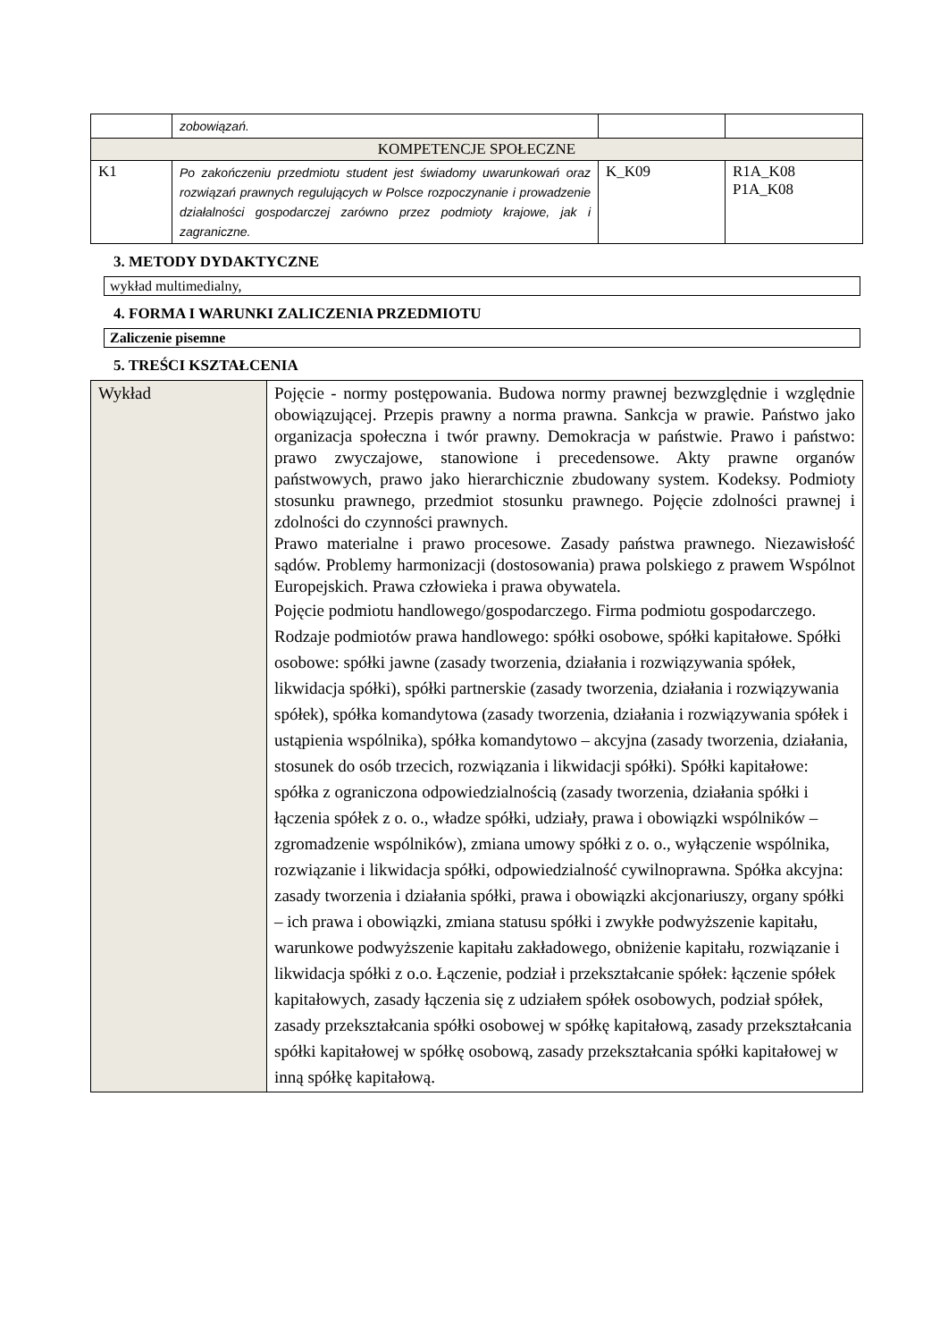| | zobowiązań. | | |
| KOMPETENCJE SPOŁECZNE | | | |
| K1 | Po zakończeniu przedmiotu student jest świadomy uwarunkowań oraz rozwiązań prawnych regulujących w Polsce rozpoczynanie i prowadzenie działalności gospodarczej zarówno przez podmioty krajowe, jak i zagraniczne. | K_K09 | R1A_K08 P1A_K08 |
3. METODY DYDAKTYCZNE
wykład multimedialny,
4. FORMA I WARUNKI ZALICZENIA PRZEDMIOTU
Zaliczenie pisemne
5. TREŚCI KSZTAŁCENIA
| Wykład | Pojęcie - normy postępowania. Budowa normy prawnej bezwzględnie i względnie obowiązującej. Przepis prawny a norma prawna. Sankcja w prawie. Państwo jako organizacja społeczna i twór prawny. Demokracja w państwie. Prawo i państwo: prawo zwyczajowe, stanowione i precedensowe. Akty prawne organów państwowych, prawo jako hierarchicznie zbudowany system. Kodeksy. Podmioty stosunku prawnego, przedmiot stosunku prawnego. Pojęcie zdolności prawnej i zdolności do czynności prawnych. Prawo materialne i prawo procesowe. Zasady państwa prawnego. Niezawisłość sądów. Problemy harmonizacji (dostosowania) prawa polskiego z prawem Wspólnot Europejskich. Prawa człowieka i prawa obywatela. Pojęcie podmiotu handlowego/gospodarczego. Firma podmiotu gospodarczego. Rodzaje podmiotów prawa handlowego: spółki osobowe, spółki kapitałowe. Spółki osobowe: spółki jawne (zasady tworzenia, działania i rozwiązywania spółek, likwidacja spółki), spółki partnerskie (zasady tworzenia, działania i rozwiązywania spółek), spółka komandytowa (zasady tworzenia, działania i rozwiązywania spółek i ustąpienia wspólnika), spółka komandytowo – akcyjna (zasady tworzenia, działania, stosunek do osób trzecich, rozwiązania i likwidacji spółki). Spółki kapitałowe: spółka z ograniczona odpowiedzialnością (zasady tworzenia, działania spółki i łączenia spółek z o. o., władze spółki, udziały, prawa i obowiązki wspólników – zgromadzenie wspólników), zmiana umowy spółki z o. o., wyłączenie wspólnika, rozwiązanie i likwidacja spółki, odpowiedzialność cywilnoprawna. Spółka akcyjna: zasady tworzenia i działania spółki, prawa i obowiązki akcjonariuszy, organy spółki – ich prawa i obowiązki, zmiana statusu spółki i zwykłe podwyższenie kapitału, warunkowe podwyższenie kapitału zakładowego, obniżenie kapitału, rozwiązanie i likwidacja spółki z o.o. Łączenie, podział i przekształcanie spółek: łączenie spółek kapitałowych, zasady łączenia się z udziałem spółek osobowych, podział spółek, zasady przekształcania spółki osobowej w spółkę kapitałową, zasady przekształcania spółki kapitałowej w spółkę osobową, zasady przekształcania spółki kapitałowej w inną spółkę kapitałową. |